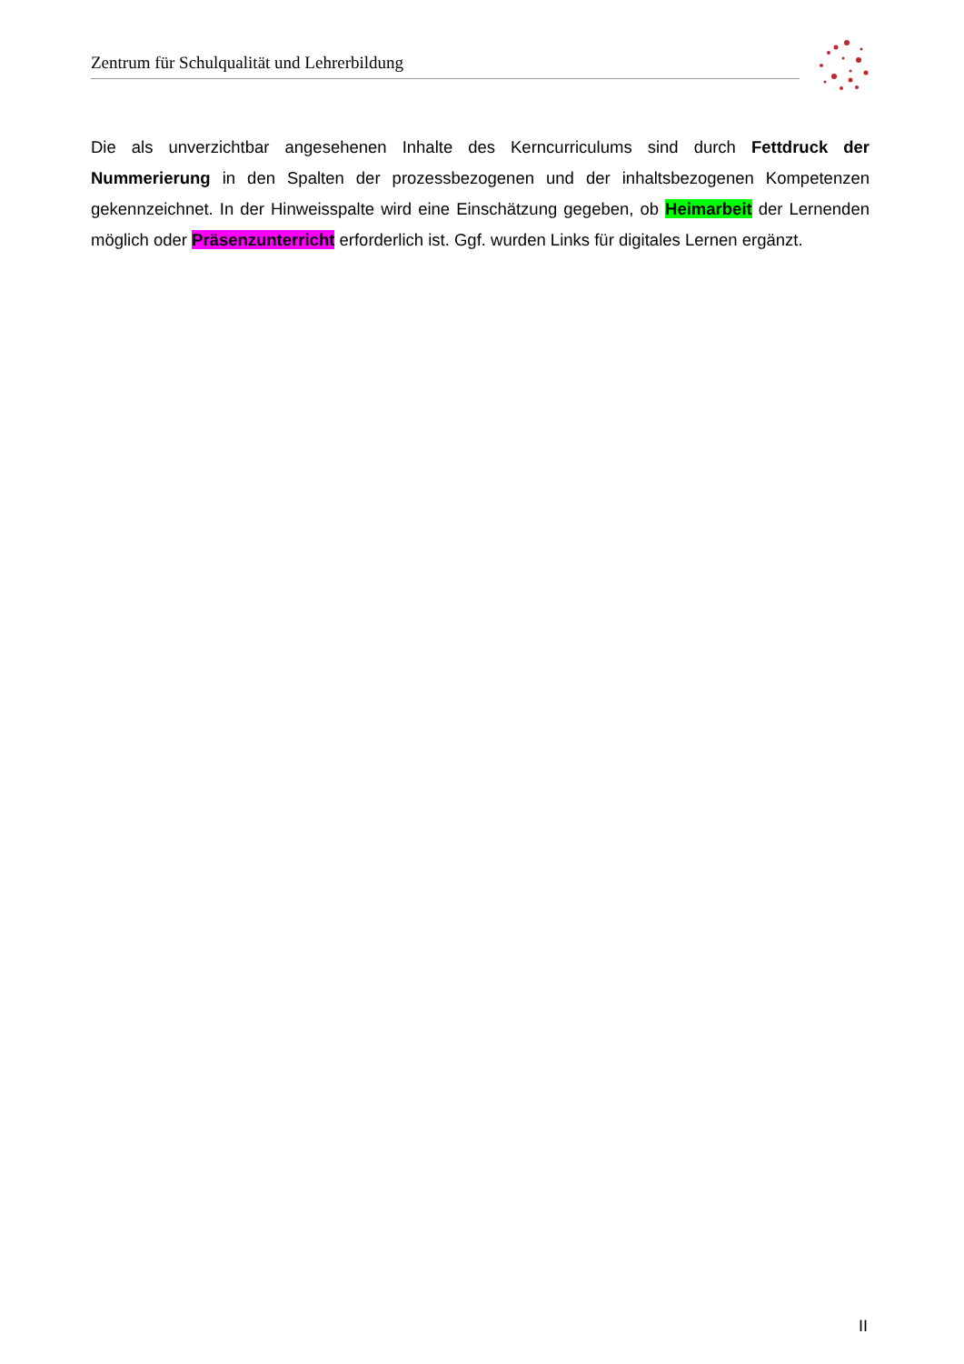Zentrum für Schulqualität und Lehrerbildung
Die als unverzichtbar angesehenen Inhalte des Kerncurriculums sind durch Fettdruck der Nummerierung in den Spalten der prozessbezogenen und der inhaltsbezogenen Kompetenzen gekennzeichnet. In der Hinweisspalte wird eine Einschätzung gegeben, ob Heimarbeit der Lernenden möglich oder Präsenzunterricht erforderlich ist. Ggf. wurden Links für digitales Lernen ergänzt.
II